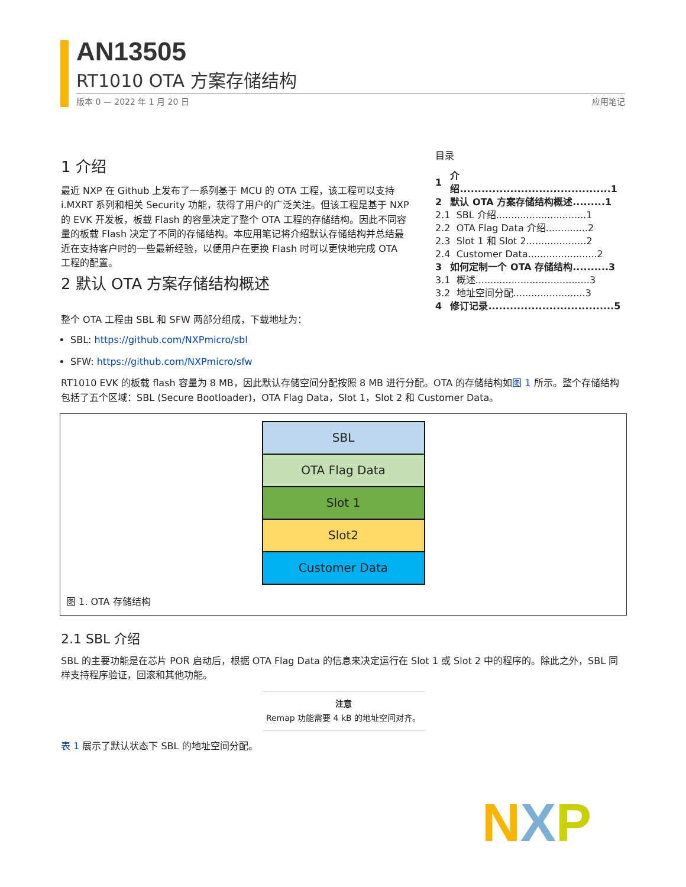AN13505
RT1010 OTA 方案存储结构
版本 0 — 2022 年 1 月 20 日 应用笔记
目录
| 1 | 介绍..........................................1 |
| 2 | 默认 OTA 方案存储结构概述.........1 |
| 2.1 | SBL 介绍..............................1 |
| 2.2 | OTA Flag Data 介绍..............2 |
| 2.3 | Slot 1 和 Slot 2....................2 |
| 2.4 | Customer Data.......................2 |
| 3 | 如何定制一个 OTA 存储结构..........3 |
| 3.1 | 概述......................................3 |
| 3.2 | 地址空间分配........................3 |
| 4 | 修订记录...................................5 |
1 介绍
最近 NXP 在 Github 上发布了一系列基于 MCU 的 OTA 工程，该工程可以支持 i.MXRT 系列和相关 Security 功能，获得了用户的广泛关注。但该工程是基于 NXP 的 EVK 开发板，板载 Flash 的容量决定了整个 OTA 工程的存储结构。因此不同容量的板载 Flash 决定了不同的存储结构。本应用笔记将介绍默认存储结构并总结最近在支持客户时的一些最新经验，以便用户在更换 Flash 时可以更快地完成 OTA 工程的配置。
2 默认 OTA 方案存储结构概述
整个 OTA 工程由 SBL 和 SFW 两部分组成，下载地址为：
SBL: https://github.com/NXPmicro/sbl
SFW: https://github.com/NXPmicro/sfw
RT1010 EVK 的板载 flash 容量为 8 MB，因此默认存储空间分配按照 8 MB 进行分配。OTA 的存储结构如图 1 所示。整个存储结构包括了五个区域：SBL (Secure Bootloader)，OTA Flag Data，Slot 1，Slot 2 和 Customer Data。
SBL
OTA Flag Data
Slot 1
Slot2
Customer Data
图 1. OTA 存储结构
2.1 SBL 介绍
SBL 的主要功能是在芯片 POR 启动后，根据 OTA Flag Data 的信息来决定运行在 Slot 1 或 Slot 2 中的程序的。除此之外，SBL 同样支持程序验证，回滚和其他功能。
注意
Remap 功能需要 4 kB 的地址空间对齐。
表 1 展示了默认状态下 SBL 的地址空间分配。
N X P